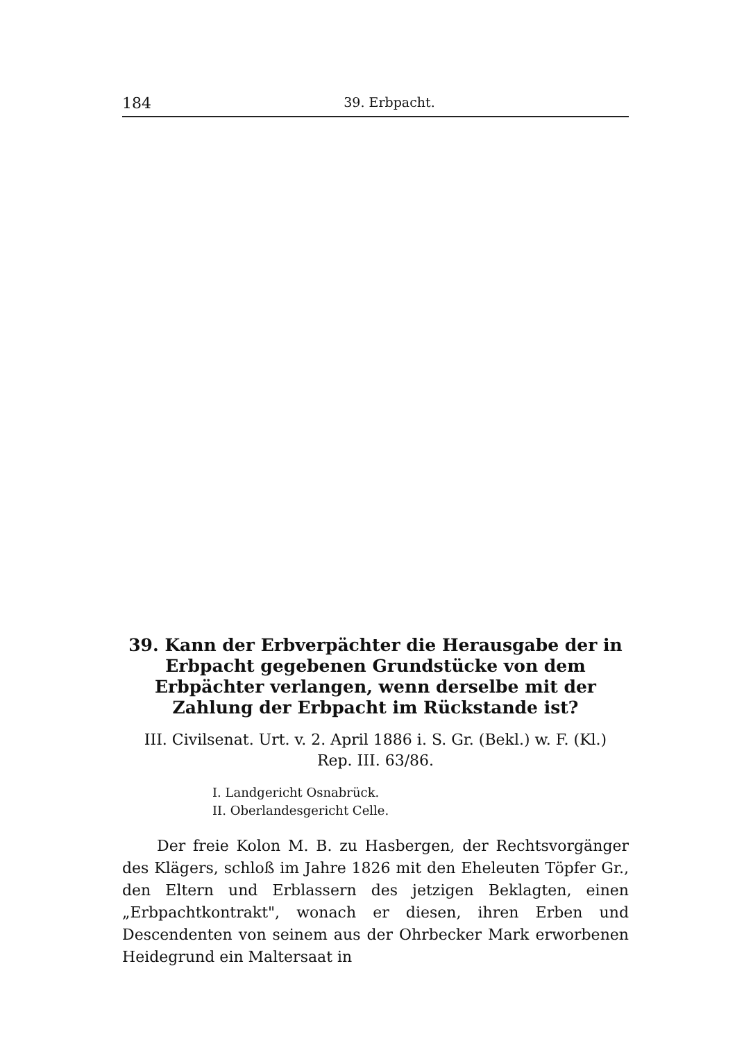184 39. Erbpacht.
39. Kann der Erbverpächter die Herausgabe der in Erbpacht gegebenen Grundstücke von dem Erbpächter verlangen, wenn derselbe mit der Zahlung der Erbpacht im Rückstande ist?
III. Civilsenat. Urt. v. 2. April 1886 i. S. Gr. (Bekl.) w. F. (Kl.)
Rep. III. 63/86.
I. Landgericht Osnabrück.
II. Oberlandesgericht Celle.
Der freie Kolon M. B. zu Hasbergen, der Rechtsvorgänger des Klägers, schloß im Jahre 1826 mit den Eheleuten Töpfer Gr., den Eltern und Erblassern des jetzigen Beklagten, einen „Erbpachtkontrakt", wonach er diesen, ihren Erben und Descendenten von seinem aus der Ohrbecker Mark erworbenen Heidegrund ein Maltersaat in